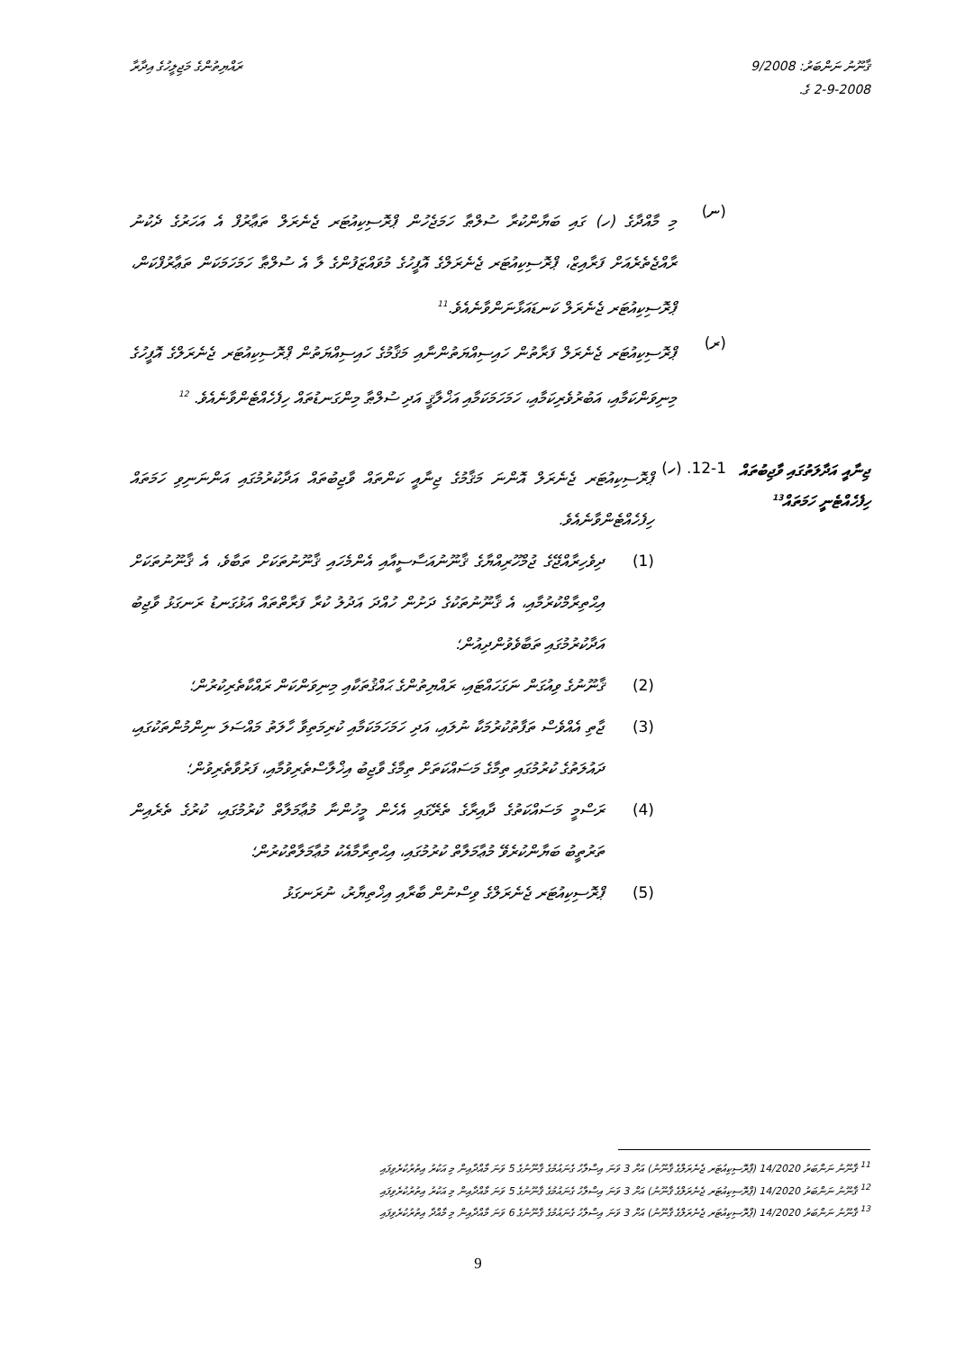ޤާނޫނު ނަންބަރު: 9/2008
2-9-2008 ގެ.
ރައްޔިތުންގެ މަޖިލީހުގެ އިދާރާ
(ނ)
މި މާއްދާގެ (ހ) ގައި ބަޔާންކުރާ ސުލްޠާ ހަމަޖެހުން ޕްރޮސިކިއުޓަރ ޖެނެރަލް ތަޢާރުފް އެ އަހަރުގެ ދެކުނު ރާއްޖެތެރެއަށް ފަރާއިޒް، ޕްރޮސިކިއުޓަރ ޖެނެރަލްގެ އޮފީހުގެ މުވައްޒަފުންގެ ލާ އެ ސުލްޠާ ހަމަހަމަކަން ތަޢާރުފްކަން، ޕްރޮސިކިއުޓަރ ޖެނެރަލް ކަނޑައަޅާނަންވާނެއެވެ.<sup>11</sup>
(ރ)
ޕްރޮސިކިއުޓަރ ޖެނެރަލް ފަރާތުން ހައިސިއްޔަތުންނާއި މަޤާމުގެ ހައިސިއްޔަތުން ޕްރޮސިކިއުޓަރ ޖެނެރަލްގެ އޮފީހުގެ މިނިވަންކަމާއި، އަބުރުވެރިކަމާއި، ހަމަހަމަކަމާއި އަޚްލާޤީ އަދި ސުލްޠާ މިންގަނޑުތައް ހިފެހެއްޓެންވާނެއެވެ. <sup>12</sup>
ޖިނާއީ އަދާލަތުގައި ވާޖިބުތައް ހިފެހެއްޓެނީ ހަމަތައް<sup>13</sup>
12-1. (ހ)
ޕްރޮސިކިއުޓަރ ޖެނެރަލް އޮންނަ މަޤާމުގެ ޖިނާއީ ކަންތައް ވާޖިބުތައް އަދާކުރުމުގައި އަންނަނިވި ހަމަތައް ހިފެހެއްޓެންވާނެއެވެ.
(1)
ދިވެހިރާއްޖޭގެ ޖުމްހޫރިއްޔާގެ ޤާނޫނުއަސާސީއާއި އެންމެހައި ޤާނޫނުތަކަށް ތަބާވެ، އެ ޤާނޫނުތަކަށް އިޙްތިރާމްކުރުމާއި، އެ ޤާނޫނުތަކުގެ ދަށުން ހުއްދަ އަދުލު ކުރާ ފަރާތްތައް އަޅުގަނޑު ރަނގަޅު ވާޖިބު އަދާކުރުމުގައި ތަބާވެވުންދިއުން؛
(2)
ޤާނޫނުގެ ވިއުގަން ނަގަހައްޓައި، ރައްޔިތުންގެ ޙައްޤުތަކާއި މިނިވަންކަން ރައްކާތެރިކުރުން؛
(3)
ޖާތި އެއްވެސް ތަފާތުކުރުމަކާ ނުލައި، އަދި ހަމަހަމަކަމާއި ކުރިމަތިވާ ހާލަތު މައްސަލަ ނިންމުންތަކުގައި، ދައުލަތުގެ ކުރުމުގައި ތިމާގެ މަސައްކަތަށް ތިމާގެ ވާޖިބު އިޚްލާސްތެރިވުމާއި، ފަރުވާތެރިވުން؛
(4)
ރަސްމީ މަސައްކަތުގެ ދާއިރާގެ ތެރޭގައި އެހެން މީހުންނާ މުޢާމަލާތް ކުރުމުގައި، ކުރުގެ ތެރެއިން ތަރުތީބު ބަޔާންކުރެވޭ މުޢާމަލާތް ކުރުމުގައި، އިޙްތިރާމާއެކު މުޢާމަލާތްކުރުން؛
(5)
ޕްރޮސިކިއުޓަރ ޖެނެރަލްގެ ވިސްނުން ބާރާއި އިޚްތިޔާރު، ނުރަނގަޅު
<sup>11</sup> ޤާނޫނު ނަންބަރު 14/2020 (ޕްރޮސިކިއުޓަރ ޖެނެރަލްގެ ޤާނޫނު) އަށް 3 ވަނަ އިސްލާހު ގެނައުމުގެ ޤާނޫނުގެ 5 ވަނަ މާއްދާއިން މި އަކުރު އިތުރުކުރެވިފައި
<sup>12</sup> ޤާނޫނު ނަންބަރު 14/2020 (ޕްރޮސިކިއުޓަރ ޖެނެރަލްގެ ޤާނޫނު) އަށް 3 ވަނަ އިސްލާހު ގެނައުމުގެ ޤާނޫނުގެ 5 ވަނަ މާއްދާއިން މި އަކުރު އިތުރުކުރެވިފައި
<sup>13</sup> ޤާނޫނު ނަންބަރު 14/2020 (ޕްރޮސިކިއުޓަރ ޖެނެރަލްގެ ޤާނޫނު) އަށް 3 ވަނަ އިސްލާހު ގެނައުމުގެ ޤާނޫނުގެ 6 ވަނަ މާއްދާއިން މި މާއްދާ އިތުރުކުރެވިފައި
9